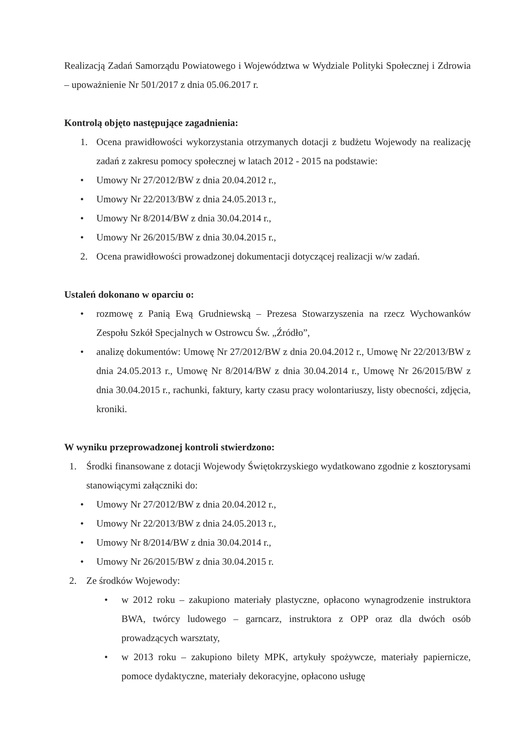Realizacją Zadań Samorządu Powiatowego i Województwa w Wydziale Polityki Społecznej i Zdrowia – upoważnienie Nr 501/2017 z dnia 05.06.2017 r.
Kontrolą objęto następujące zagadnienia:
1. Ocena prawidłowości wykorzystania otrzymanych dotacji z budżetu Wojewody na realizację zadań z zakresu pomocy społecznej w latach 2012 - 2015 na podstawie:
• Umowy Nr 27/2012/BW z dnia 20.04.2012 r.,
• Umowy Nr 22/2013/BW z dnia 24.05.2013 r.,
• Umowy Nr 8/2014/BW z dnia 30.04.2014 r.,
• Umowy Nr 26/2015/BW z dnia 30.04.2015 r.,
2. Ocena prawidłowości prowadzonej dokumentacji dotyczącej realizacji w/w zadań.
Ustaleń dokonano w oparciu o:
• rozmowę z Panią Ewą Grudniewską – Prezesa Stowarzyszenia na rzecz Wychowanków Zespołu Szkół Specjalnych w Ostrowcu Św. „Źródło”,
• analizę dokumentów: Umowę Nr 27/2012/BW z dnia 20.04.2012 r., Umowę Nr 22/2013/BW z dnia 24.05.2013 r., Umowę Nr 8/2014/BW z dnia 30.04.2014 r., Umowę Nr 26/2015/BW z dnia 30.04.2015 r., rachunki, faktury, karty czasu pracy wolontariuszy, listy obecności, zdjęcia, kroniki.
W wyniku przeprowadzonej kontroli stwierdzono:
1. Środki finansowane z dotacji Wojewody Świętokrzyskiego wydatkowano zgodnie z kosztorysami stanowiącymi załączniki do:
• Umowy Nr 27/2012/BW z dnia 20.04.2012 r.,
• Umowy Nr 22/2013/BW z dnia 24.05.2013 r.,
• Umowy Nr 8/2014/BW z dnia 30.04.2014 r.,
• Umowy Nr 26/2015/BW z dnia 30.04.2015 r.
2. Ze środków Wojewody:
• w 2012 roku – zakupiono materiały plastyczne, opłacono wynagrodzenie instruktora BWA, twórcy ludowego – garncarz, instruktora z OPP oraz dla dwóch osób prowadzących warsztaty,
• w 2013 roku – zakupiono bilety MPK, artykuły spożywcze, materiały papiernicze, pomoce dydaktyczne, materiały dekoracyjne, opłacono usługę